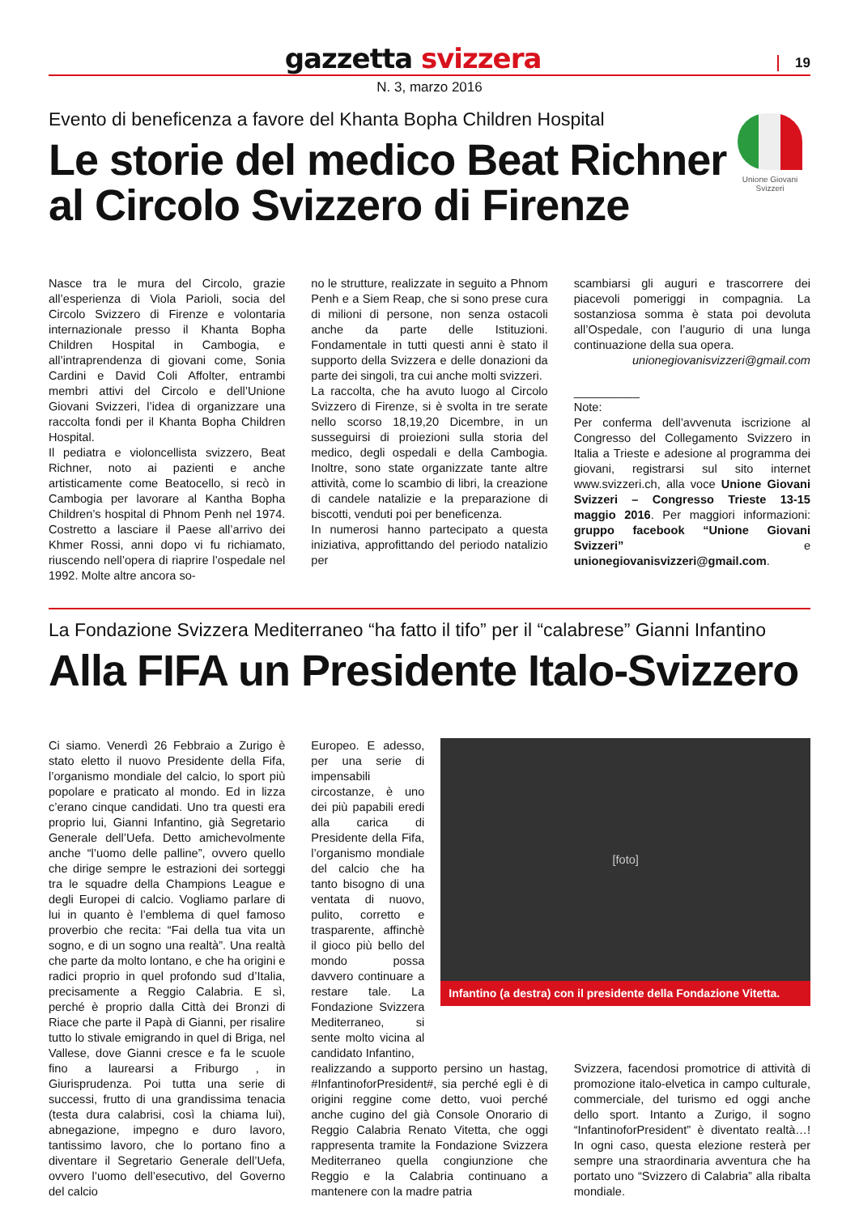gazzetta svizzera
19
N. 3, marzo 2016
Unione Giovani Svizzeri
Evento di beneficenza a favore del Khanta Bopha Children Hospital
Le storie del medico Beat Richner
al Circolo Svizzero di Firenze
Nasce tra le mura del Circolo, grazie all’esperienza di Viola Parioli, socia del Circolo Svizzero di Firenze e volontaria internazionale presso il Khanta Bopha Children Hospital in Cambogia, e all’intraprendenza di giovani come, Sonia Cardini e David Coli Affolter, entrambi membri attivi del Circolo e dell’Unione Giovani Svizzeri, l’idea di organizzare una raccolta fondi per il Khanta Bopha Children Hospital.
Il pediatra e violoncellista svizzero, Beat Richner, noto ai pazienti e anche artisticamente come Beatocello, si recò in Cambogia per lavorare al Kantha Bopha Children’s hospital di Phnom Penh nel 1974. Costretto a lasciare il Paese all’arrivo dei Khmer Rossi, anni dopo vi fu richiamato, riuscendo nell’opera di riaprire l’ospedale nel 1992. Molte altre ancora so-
no le strutture, realizzate in seguito a Phnom Penh e a Siem Reap, che si sono prese cura di milioni di persone, non senza ostacoli anche da parte delle Istituzioni. Fondamentale in tutti questi anni è stato il supporto della Svizzera e delle donazioni da parte dei singoli, tra cui anche molti svizzeri.
La raccolta, che ha avuto luogo al Circolo Svizzero di Firenze, si è svolta in tre serate nello scorso 18,19,20 Dicembre, in un susseguirsi di proiezioni sulla storia del medico, degli ospedali e della Cambogia. Inoltre, sono state organizzate tante altre attività, come lo scambio di libri, la creazione di candele natalizie e la preparazione di biscotti, venduti poi per beneficenza.
In numerosi hanno partecipato a questa iniziativa, approfittando del periodo natalizio per
scambiarsi gli auguri e trascorrere dei piacevoli pomeriggi in compagnia. La sostanziosa somma è stata poi devoluta all’Ospedale, con l’augurio di una lunga continuazione della sua opera.
unionegiovanisvizzeri@gmail.com
__________
Note:
Per conferma dell’avvenuta iscrizione al Congresso del Collegamento Svizzero in Italia a Trieste e adesione al programma dei giovani, registrarsi sul sito internet www.svizzeri.ch, alla voce Unione Giovani Svizzeri – Congresso Trieste 13-15 maggio 2016. Per maggiori informazioni: gruppo facebook “Unione Giovani Svizzeri” e unionegiovanisvizzeri@gmail.com.
La Fondazione Svizzera Mediterraneo “ha fatto il tifo” per il “calabrese” Gianni Infantino
Alla FIFA un Presidente Italo-Svizzero
Ci siamo. Venerdì 26 Febbraio a Zurigo è stato eletto il nuovo Presidente della Fifa, l’organismo mondiale del calcio, lo sport più popolare e praticato al mondo. Ed in lizza c’erano cinque candidati. Uno tra questi era proprio lui, Gianni Infantino, già Segretario Generale dell’Uefa. Detto amichevolmente anche “l’uomo delle palline”, ovvero quello che dirige sempre le estrazioni dei sorteggi tra le squadre della Champions League e degli Europei di calcio. Vogliamo parlare di lui in quanto è l’emblema di quel famoso proverbio che recita: “Fai della tua vita un sogno, e di un sogno una realtà”. Una realtà che parte da molto lontano, e che ha origini e radici proprio in quel profondo sud d’Italia, precisamente a Reggio Calabria. E sì, perché è proprio dalla Città dei Bronzi di Riace che parte il Papà di Gianni, per risalire tutto lo stivale emigrando in quel di Briga, nel Vallese, dove Gianni cresce e fa le scuole fino a laurearsi a Friburgo , in Giurisprudenza. Poi tutta una serie di successi, frutto di una grandissima tenacia (testa dura calabrisi, così la chiama lui), abnegazione, impegno e duro lavoro, tantissimo lavoro, che lo portano fino a diventare il Segretario Generale dell’Uefa, ovvero l’uomo dell’esecutivo, del Governo del calcio
Europeo. E adesso, per una serie di impensabili circostanze, è uno dei più papabili eredi alla carica di Presidente della Fifa, l’organismo mondiale del calcio che ha tanto bisogno di una ventata di nuovo, pulito, corretto e trasparente, affinchè il gioco più bello del mondo possa davvero continuare a restare tale. La Fondazione Svizzera Mediterraneo, si sente molto vicina al candidato Infantino,
[foto]
Infantino (a destra) con il presidente della Fondazione Vitetta.
realizzando a supporto persino un hastag, #InfantinoforPresident#, sia perché egli è di origini reggine come detto, vuoi perché anche cugino del già Console Onorario di Reggio Calabria Renato Vitetta, che oggi rappresenta tramite la Fondazione Svizzera Mediterraneo quella congiunzione che Reggio e la Calabria continuano a mantenere con la madre patria
Svizzera, facendosi promotrice di attività di promozione italo-elvetica in campo culturale, commerciale, del turismo ed oggi anche dello sport. Intanto a Zurigo, il sogno “InfantinoforPresident” è diventato realtà…! In ogni caso, questa elezione resterà per sempre una straordinaria avventura che ha portato uno “Svizzero di Calabria” alla ribalta mondiale.